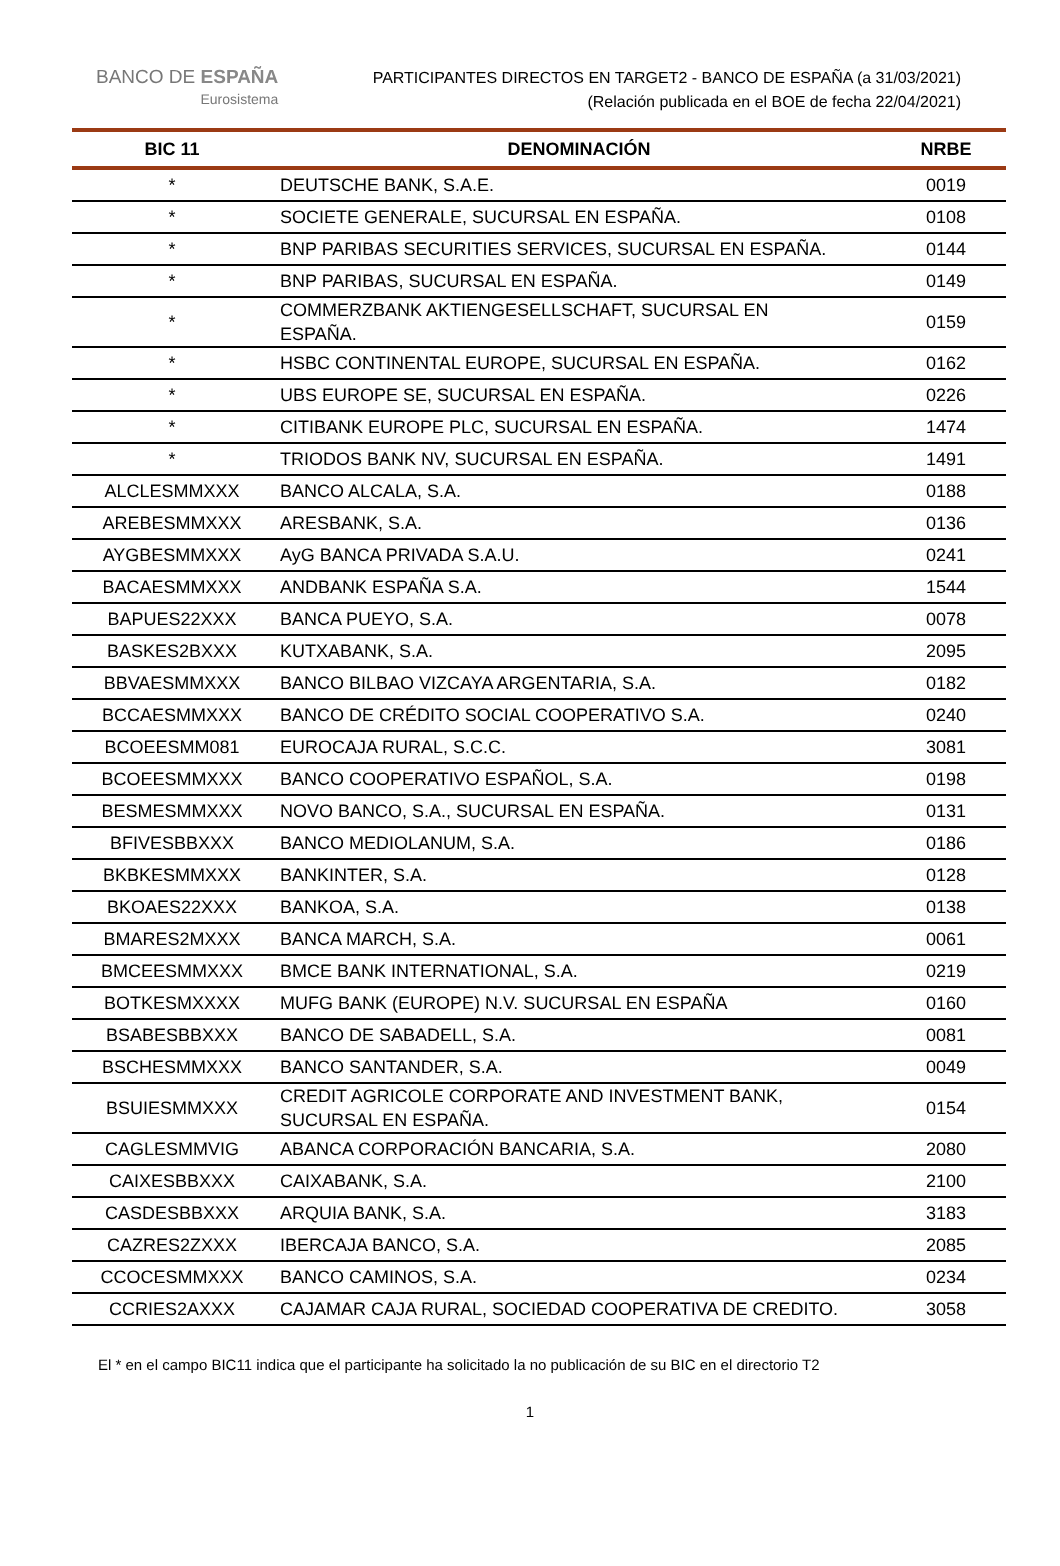BANCO DE ESPAÑA
Eurosistema
PARTICIPANTES DIRECTOS EN TARGET2 - BANCO DE ESPAÑA (a 31/03/2021)
(Relación publicada en el BOE de fecha 22/04/2021)
| BIC 11 | DENOMINACIÓN | NRBE |
| --- | --- | --- |
| * | DEUTSCHE BANK, S.A.E. | 0019 |
| * | SOCIETE GENERALE, SUCURSAL EN ESPAÑA. | 0108 |
| * | BNP PARIBAS SECURITIES SERVICES, SUCURSAL EN ESPAÑA. | 0144 |
| * | BNP PARIBAS, SUCURSAL EN ESPAÑA. | 0149 |
| * | COMMERZBANK AKTIENGESELLSCHAFT, SUCURSAL EN ESPAÑA. | 0159 |
| * | HSBC CONTINENTAL EUROPE, SUCURSAL EN ESPAÑA. | 0162 |
| * | UBS EUROPE SE, SUCURSAL EN ESPAÑA. | 0226 |
| * | CITIBANK EUROPE PLC, SUCURSAL EN ESPAÑA. | 1474 |
| * | TRIODOS BANK NV, SUCURSAL EN ESPAÑA. | 1491 |
| ALCLESMMXXX | BANCO ALCALA, S.A. | 0188 |
| AREBESMMXXX | ARESBANK, S.A. | 0136 |
| AYGBESMMXXX | AyG BANCA PRIVADA S.A.U. | 0241 |
| BACAESMMXXX | ANDBANK ESPAÑA S.A. | 1544 |
| BAPUES22XXX | BANCA PUEYO, S.A. | 0078 |
| BASKES2BXXX | KUTXABANK, S.A. | 2095 |
| BBVAESMMXXX | BANCO BILBAO VIZCAYA ARGENTARIA, S.A. | 0182 |
| BCCAESMMXXX | BANCO DE CRÉDITO SOCIAL COOPERATIVO S.A. | 0240 |
| BCOEESMM081 | EUROCAJA RURAL, S.C.C. | 3081 |
| BCOEESMMXXX | BANCO COOPERATIVO ESPAÑOL, S.A. | 0198 |
| BESMESMMXXX | NOVO BANCO, S.A., SUCURSAL EN ESPAÑA. | 0131 |
| BFIVESBBXXX | BANCO MEDIOLANUM, S.A. | 0186 |
| BKBKESMMXXX | BANKINTER, S.A. | 0128 |
| BKOAES22XXX | BANKOA, S.A. | 0138 |
| BMARES2MXXX | BANCA MARCH, S.A. | 0061 |
| BMCEESMMXXX | BMCE BANK INTERNATIONAL, S.A. | 0219 |
| BOTKESMXXXX | MUFG BANK (EUROPE) N.V. SUCURSAL EN ESPAÑA | 0160 |
| BSABESBBXXX | BANCO DE SABADELL, S.A. | 0081 |
| BSCHESMMXXX | BANCO SANTANDER, S.A. | 0049 |
| BSUIESMMXXX | CREDIT AGRICOLE CORPORATE AND INVESTMENT BANK, SUCURSAL EN ESPAÑA. | 0154 |
| CAGLESMMVIG | ABANCA CORPORACIÓN BANCARIA, S.A. | 2080 |
| CAIXESBBXXX | CAIXABANK, S.A. | 2100 |
| CASDESBBXXX | ARQUIA BANK, S.A. | 3183 |
| CAZRES2ZXXX | IBERCAJA BANCO, S.A. | 2085 |
| CCOCESMMXXX | BANCO CAMINOS, S.A. | 0234 |
| CCRIES2AXXX | CAJAMAR CAJA RURAL, SOCIEDAD COOPERATIVA DE CREDITO. | 3058 |
El * en el campo BIC11 indica que el participante ha solicitado la no publicación de su BIC en el directorio T2
1